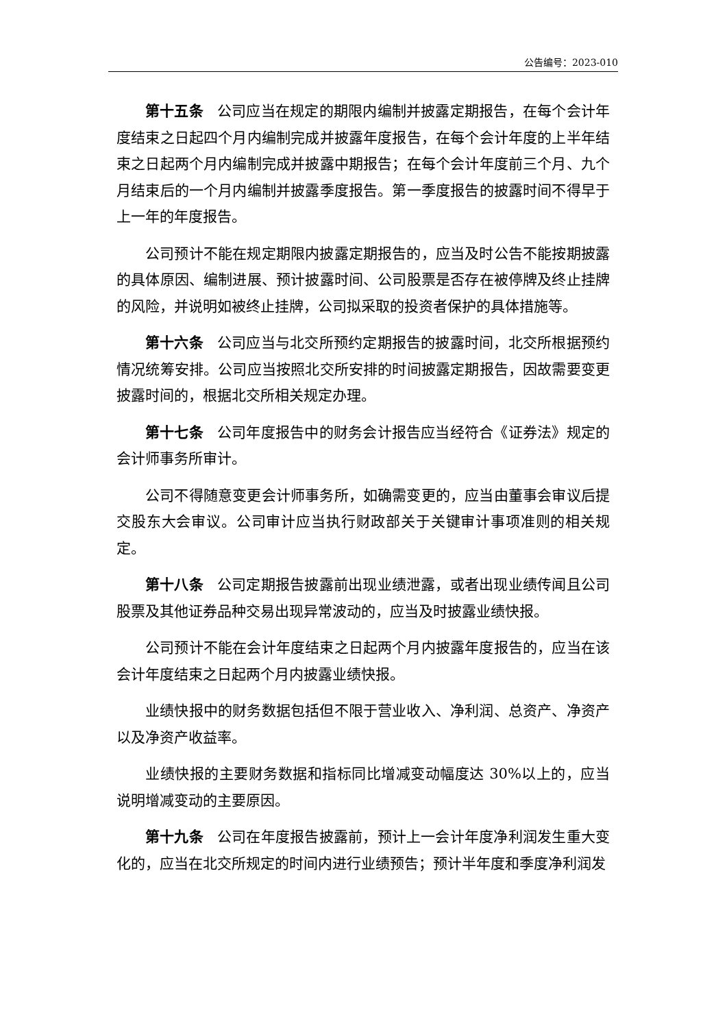公告编号：2023-010
第十五条 公司应当在规定的期限内编制并披露定期报告，在每个会计年度结束之日起四个月内编制完成并披露年度报告，在每个会计年度的上半年结束之日起两个月内编制完成并披露中期报告；在每个会计年度前三个月、九个月结束后的一个月内编制并披露季度报告。第一季度报告的披露时间不得早于上一年的年度报告。
公司预计不能在规定期限内披露定期报告的，应当及时公告不能按期披露的具体原因、编制进展、预计披露时间、公司股票是否存在被停牌及终止挂牌的风险，并说明如被终止挂牌，公司拟采取的投资者保护的具体措施等。
第十六条 公司应当与北交所预约定期报告的披露时间，北交所根据预约情况统筹安排。公司应当按照北交所安排的时间披露定期报告，因故需要变更披露时间的，根据北交所相关规定办理。
第十七条 公司年度报告中的财务会计报告应当经符合《证券法》规定的会计师事务所审计。
公司不得随意变更会计师事务所，如确需变更的，应当由董事会审议后提交股东大会审议。公司审计应当执行财政部关于关键审计事项准则的相关规定。
第十八条 公司定期报告披露前出现业绩泄露，或者出现业绩传闻且公司股票及其他证券品种交易出现异常波动的，应当及时披露业绩快报。
公司预计不能在会计年度结束之日起两个月内披露年度报告的，应当在该会计年度结束之日起两个月内披露业绩快报。
业绩快报中的财务数据包括但不限于营业收入、净利润、总资产、净资产以及净资产收益率。
业绩快报的主要财务数据和指标同比增减变动幅度达 30%以上的，应当说明增减变动的主要原因。
第十九条 公司在年度报告披露前，预计上一会计年度净利润发生重大变化的，应当在北交所规定的时间内进行业绩预告；预计半年度和季度净利润发